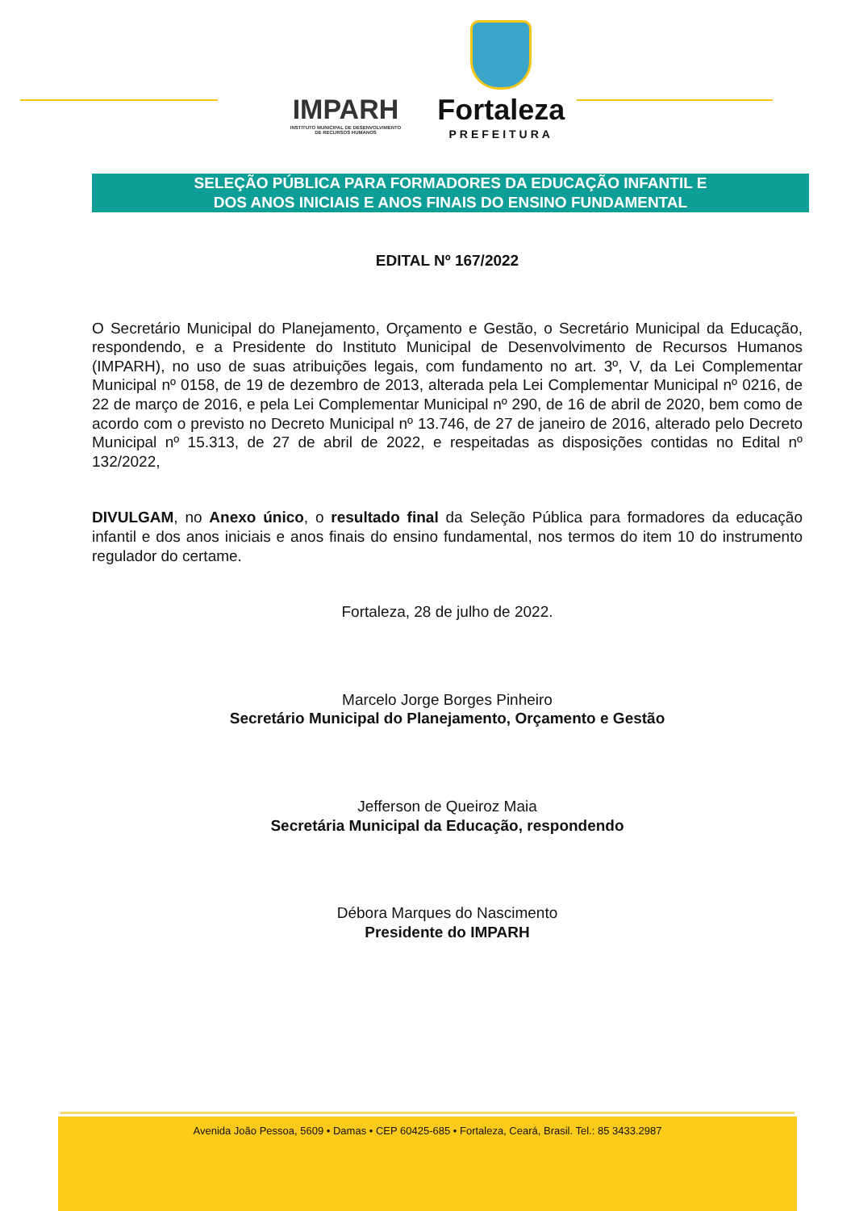IMPARH
INSTITUTO MUNICIPAL DE DESENVOLVIMENTO
DE RECURSOS HUMANOS
Fortaleza
PREFEITURA
SELEÇÃO PÚBLICA PARA FORMADORES DA EDUCAÇÃO INFANTIL E
DOS ANOS INICIAIS E ANOS FINAIS DO ENSINO FUNDAMENTAL
EDITAL Nº 167/2022
O Secretário Municipal do Planejamento, Orçamento e Gestão, o Secretário Municipal da Educação, respondendo, e a Presidente do Instituto Municipal de Desenvolvimento de Recursos Humanos (IMPARH), no uso de suas atribuições legais, com fundamento no art. 3º, V, da Lei Complementar Municipal nº 0158, de 19 de dezembro de 2013, alterada pela Lei Complementar Municipal nº 0216, de 22 de março de 2016, e pela Lei Complementar Municipal nº 290, de 16 de abril de 2020, bem como de acordo com o previsto no Decreto Municipal nº 13.746, de 27 de janeiro de 2016, alterado pelo Decreto Municipal nº 15.313, de 27 de abril de 2022, e respeitadas as disposições contidas no Edital nº 132/2022,
DIVULGAM, no Anexo único, o resultado final da Seleção Pública para formadores da educação infantil e dos anos iniciais e anos finais do ensino fundamental, nos termos do item 10 do instrumento regulador do certame.
Fortaleza, 28 de julho de 2022.
Marcelo Jorge Borges Pinheiro
Secretário Municipal do Planejamento, Orçamento e Gestão
Jefferson de Queiroz Maia
Secretária Municipal da Educação, respondendo
Débora Marques do Nascimento
Presidente do IMPARH
Avenida João Pessoa, 5609 • Damas • CEP 60425-685 • Fortaleza, Ceará, Brasil. Tel.: 85 3433.2987